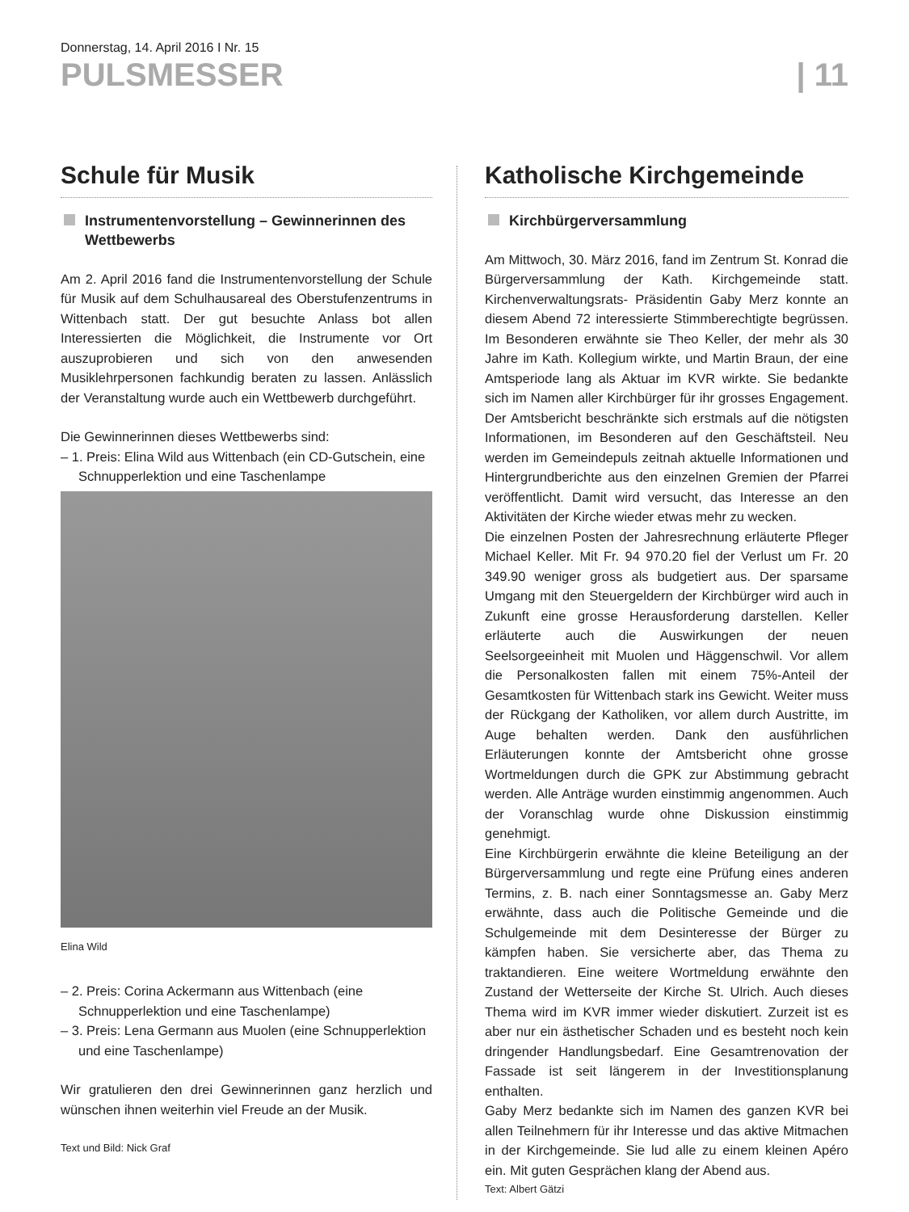Donnerstag, 14. April 2016 I Nr. 15
PULSMESSER | 11
Schule für Musik
Instrumentenvorstellung – Gewinnerinnen des Wettbewerbs
Am 2. April 2016 fand die Instrumentenvorstellung der Schule für Musik auf dem Schulhausareal des Oberstufenzentrums in Wittenbach statt. Der gut besuchte Anlass bot allen Interessierten die Möglichkeit, die Instrumente vor Ort auszuprobieren und sich von den anwesenden Musiklehrpersonen fachkundig beraten zu lassen. Anlässlich der Veranstaltung wurde auch ein Wettbewerb durchgeführt.
Die Gewinnerinnen dieses Wettbewerbs sind:
– 1. Preis: Elina Wild aus Wittenbach (ein CD-Gutschein, eine Schnupperlektion und eine Taschenlampe
Elina Wild
– 2. Preis: Corina Ackermann aus Wittenbach (eine Schnupperlektion und eine Taschenlampe)
– 3. Preis: Lena Germann aus Muolen (eine Schnupperlektion und eine Taschenlampe)
Wir gratulieren den drei Gewinnerinnen ganz herzlich und wünschen ihnen weiterhin viel Freude an der Musik.
Text und Bild: Nick Graf
Katholische Kirchgemeinde
Kirchbürgerversammlung
Am Mittwoch, 30. März 2016, fand im Zentrum St. Konrad die Bürgerversammlung der Kath. Kirchgemeinde statt. Kirchenverwaltungsrats- Präsidentin Gaby Merz konnte an diesem Abend 72 interessierte Stimmberechtigte begrüssen. Im Besonderen erwähnte sie Theo Keller, der mehr als 30 Jahre im Kath. Kollegium wirkte, und Martin Braun, der eine Amtsperiode lang als Aktuar im KVR wirkte. Sie bedankte sich im Namen aller Kirchbürger für ihr grosses Engagement. Der Amtsbericht beschränkte sich erstmals auf die nötigsten Informationen, im Besonderen auf den Geschäftsteil. Neu werden im Gemeindepuls zeitnah aktuelle Informationen und Hintergrundberichte aus den einzelnen Gremien der Pfarrei veröffentlicht. Damit wird versucht, das Interesse an den Aktivitäten der Kirche wieder etwas mehr zu wecken.
Die einzelnen Posten der Jahresrechnung erläuterte Pfleger Michael Keller. Mit Fr. 94 970.20 fiel der Verlust um Fr. 20 349.90 weniger gross als budgetiert aus. Der sparsame Umgang mit den Steuergeldern der Kirchbürger wird auch in Zukunft eine grosse Herausforderung darstellen. Keller erläuterte auch die Auswirkungen der neuen Seelsorgeeinheit mit Muolen und Häggenschwil. Vor allem die Personalkosten fallen mit einem 75%-Anteil der Gesamtkosten für Wittenbach stark ins Gewicht. Weiter muss der Rückgang der Katholiken, vor allem durch Austritte, im Auge behalten werden. Dank den ausführlichen Erläuterungen konnte der Amtsbericht ohne grosse Wortmeldungen durch die GPK zur Abstimmung gebracht werden. Alle Anträge wurden einstimmig angenommen. Auch der Voranschlag wurde ohne Diskussion einstimmig genehmigt.
Eine Kirchbürgerin erwähnte die kleine Beteiligung an der Bürgerversammlung und regte eine Prüfung eines anderen Termins, z. B. nach einer Sonntagsmesse an. Gaby Merz erwähnte, dass auch die Politische Gemeinde und die Schulgemeinde mit dem Desinteresse der Bürger zu kämpfen haben. Sie versicherte aber, das Thema zu traktandieren. Eine weitere Wortmeldung erwähnte den Zustand der Wetterseite der Kirche St. Ulrich. Auch dieses Thema wird im KVR immer wieder diskutiert. Zurzeit ist es aber nur ein ästhetischer Schaden und es besteht noch kein dringender Handlungsbedarf. Eine Gesamtrenovation der Fassade ist seit längerem in der Investitionsplanung enthalten.
Gaby Merz bedankte sich im Namen des ganzen KVR bei allen Teilnehmern für ihr Interesse und das aktive Mitmachen in der Kirchgemeinde. Sie lud alle zu einem kleinen Apéro ein. Mit guten Gesprächen klang der Abend aus.
Text: Albert Gätzi